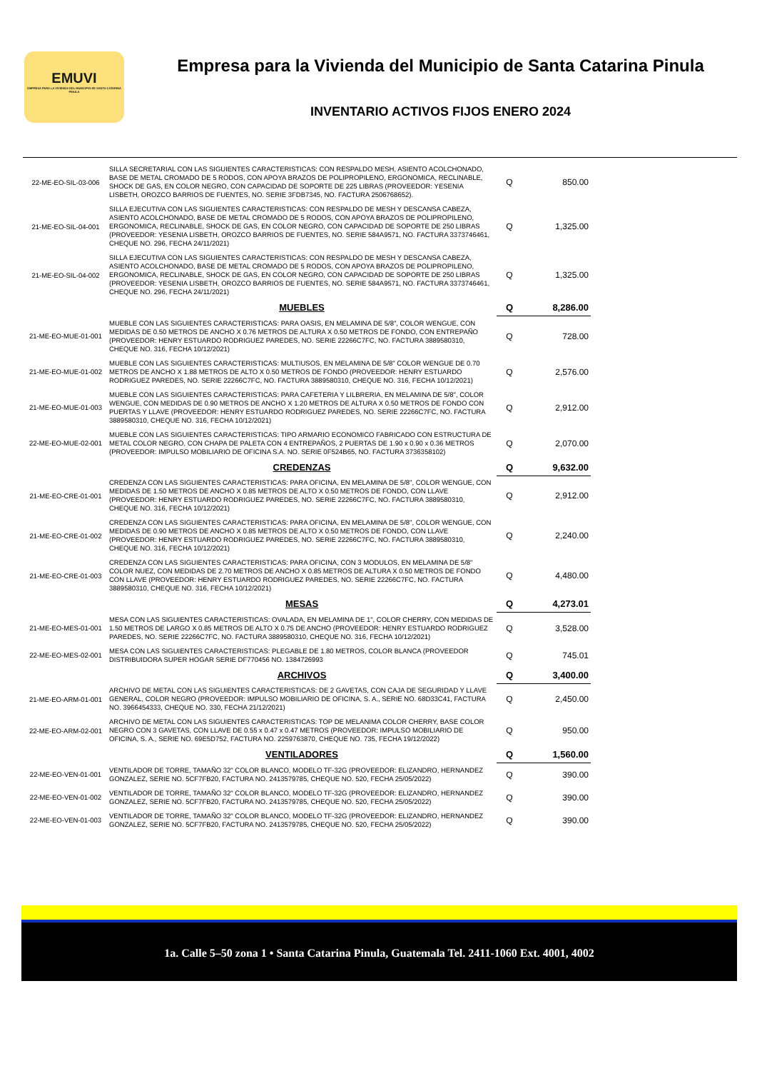EMUVI
EMPRESA PARA LA VIVIENDA DEL MUNICIPIO DE SANTA CATARINA PINULA
Empresa para la Vivienda del Municipio de Santa Catarina Pinula
INVENTARIO ACTIVOS FIJOS ENERO 2024
| 22-ME-EO-SIL-03-006 | SILLA SECRETARIAL CON LAS SIGUIENTES CARACTERISTICAS: CON RESPALDO MESH, ASIENTO ACOLCHONADO, BASE DE METAL CROMADO DE 5 RODOS, CON APOYA BRAZOS DE POLIPROPILENO, ERGONOMICA, RECLINABLE, SHOCK DE GAS, EN COLOR NEGRO, CON CAPACIDAD DE SOPORTE DE 225 LIBRAS (PROVEEDOR: YESENIA LISBETH, OROZCO BARRIOS DE FUENTES, NO. SERIE 3FDB7345, NO. FACTURA 2506768652). | Q | 850.00 |
| 21-ME-EO-SIL-04-001 | SILLA EJECUTIVA CON LAS SIGUIENTES CARACTERISTICAS: CON RESPALDO DE MESH Y DESCANSA CABEZA, ASIENTO ACOLCHONADO, BASE DE METAL CROMADO DE 5 RODOS, CON APOYA BRAZOS DE POLIPROPILENO, ERGONOMICA, RECLINABLE, SHOCK DE GAS, EN COLOR NEGRO, CON CAPACIDAD DE SOPORTE DE 250 LIBRAS (PROVEEDOR: YESENIA LISBETH, OROZCO BARRIOS DE FUENTES, NO. SERIE 584A9571, NO. FACTURA 3373746461, CHEQUE NO. 296, FECHA 24/11/2021) | Q | 1,325.00 |
| 21-ME-EO-SIL-04-002 | SILLA EJECUTIVA CON LAS SIGUIENTES CARACTERISTICAS: CON RESPALDO DE MESH Y DESCANSA CABEZA, ASIENTO ACOLCHONADO, BASE DE METAL CROMADO DE 5 RODOS, CON APOYA BRAZOS DE POLIPROPILENO, ERGONOMICA, RECLINABLE, SHOCK DE GAS, EN COLOR NEGRO, CON CAPACIDAD DE SOPORTE DE 250 LIBRAS (PROVEEDOR: YESENIA LISBETH, OROZCO BARRIOS DE FUENTES, NO. SERIE 584A9571, NO. FACTURA 3373746461, CHEQUE NO. 296, FECHA 24/11/2021) | Q | 1,325.00 |
| | MUEBLES | Q | 8,286.00 |
| 21-ME-EO-MUE-01-001 | MUEBLE CON LAS SIGUIENTES CARACTERISTICAS: PARA OASIS, EN MELAMINA DE 5/8", COLOR WENGUE, CON MEDIDAS DE 0.50 METROS DE ANCHO X 0.76 METROS DE ALTURA X 0.50 METROS DE FONDO, CON ENTREPAÑO (PROVEEDOR: HENRY ESTUARDO RODRIGUEZ PAREDES, NO. SERIE 22266C7FC, NO. FACTURA 3889580310, CHEQUE NO. 316, FECHA 10/12/2021) | Q | 728.00 |
| 21-ME-EO-MUE-01-002 | MUEBLE CON LAS SIGUIENTES CARACTERISTICAS: MULTIUSOS, EN MELAMINA DE 5/8" COLOR WENGUE DE 0.70 METROS DE ANCHO X 1.88 METROS DE ALTO X 0.50 METROS DE FONDO (PROVEEDOR: HENRY ESTUARDO RODRIGUEZ PAREDES, NO. SERIE 22266C7FC, NO. FACTURA 3889580310, CHEQUE NO. 316, FECHA 10/12/2021) | Q | 2,576.00 |
| 21-ME-EO-MUE-01-003 | MUEBLE CON LAS SIGUIENTES CARACTERISTICAS: PARA CAFETERIA Y LILBRERIA, EN MELAMINA DE 5/8", COLOR WENGUE, CON MEDIDAS DE 0.90 METROS DE ANCHO X 1.20 METROS DE ALTURA X 0.50 METROS DE FONDO CON PUERTAS Y LLAVE (PROVEEDOR: HENRY ESTUARDO RODRIGUEZ PAREDES, NO. SERIE 22266C7FC, NO. FACTURA 3889580310, CHEQUE NO. 316, FECHA 10/12/2021) | Q | 2,912.00 |
| 22-ME-EO-MUE-02-001 | MUEBLE CON LAS SIGUIENTES CARACTERISTICAS: TIPO ARMARIO ECONOMICO FABRICADO CON ESTRUCTURA DE METAL COLOR NEGRO, CON CHAPA DE PALETA CON 4 ENTREPAÑOS, 2 PUERTAS DE 1.90 x 0.90 x 0.36 METROS (PROVEEDOR: IMPULSO MOBILIARIO DE OFICINA S.A. NO. SERIE 0F524B65, NO. FACTURA 3736358102) | Q | 2,070.00 |
| | CREDENZAS | Q | 9,632.00 |
| 21-ME-EO-CRE-01-001 | CREDENZA CON LAS SIGUIENTES CARACTERISTICAS: PARA OFICINA, EN MELAMINA DE 5/8", COLOR WENGUE, CON MEDIDAS DE 1.50 METROS DE ANCHO X 0.85 METROS DE ALTO X 0.50 METROS DE FONDO, CON LLAVE (PROVEEDOR: HENRY ESTUARDO RODRIGUEZ PAREDES, NO. SERIE 22266C7FC, NO. FACTURA 3889580310, CHEQUE NO. 316, FECHA 10/12/2021) | Q | 2,912.00 |
| 21-ME-EO-CRE-01-002 | CREDENZA CON LAS SIGUIENTES CARACTERISTICAS: PARA OFICINA, EN MELAMINA DE 5/8", COLOR WENGUE, CON MEDIDAS DE 0.90 METROS DE ANCHO X 0.85 METROS DE ALTO X 0.50 METROS DE FONDO, CON LLAVE (PROVEEDOR: HENRY ESTUARDO RODRIGUEZ PAREDES, NO. SERIE 22266C7FC, NO. FACTURA 3889580310, CHEQUE NO. 316, FECHA 10/12/2021) | Q | 2,240.00 |
| 21-ME-EO-CRE-01-003 | CREDENZA CON LAS SIGUIENTES CARACTERISTICAS: PARA OFICINA, CON 3 MODULOS, EN MELAMINA DE 5/8" COLOR NUEZ, CON MEDIDAS DE 2.70 METROS DE ANCHO X 0.85 METROS DE ALTURA X 0.50 METROS DE FONDO CON LLAVE (PROVEEDOR: HENRY ESTUARDO RODRIGUEZ PAREDES, NO. SERIE 22266C7FC, NO. FACTURA 3889580310, CHEQUE NO. 316, FECHA 10/12/2021) | Q | 4,480.00 |
| | MESAS | Q | 4,273.01 |
| 21-ME-EO-MES-01-001 | MESA CON LAS SIGUIENTES CARACTERISTICAS: OVALADA, EN MELAMINA DE 1", COLOR CHERRY, CON MEDIDAS DE 1.50 METROS DE LARGO X 0.85 METROS DE ALTO X 0.75 DE ANCHO (PROVEEDOR: HENRY ESTUARDO RODRIGUEZ PAREDES, NO. SERIE 22266C7FC, NO. FACTURA 3889580310, CHEQUE NO. 316, FECHA 10/12/2021) | Q | 3,528.00 |
| 22-ME-EO-MES-02-001 | MESA CON LAS SIGUIENTES CARACTERISTICAS: PLEGABLE DE 1.80 METROS, COLOR BLANCA (PROVEEDOR DISTRIBUIDORA SUPER HOGAR SERIE DF770456 NO. 1384726993 | Q | 745.01 |
| | ARCHIVOS | Q | 3,400.00 |
| 21-ME-EO-ARM-01-001 | ARCHIVO DE METAL CON LAS SIGUIENTES CARACTERISTICAS: DE 2 GAVETAS, CON CAJA DE SEGURIDAD Y LLAVE GENERAL, COLOR NEGRO (PROVEEDOR: IMPULSO MOBILIARIO DE OFICINA, S. A., SERIE NO. 68D33C41, FACTURA NO. 3966454333, CHEQUE NO. 330, FECHA 21/12/2021) | Q | 2,450.00 |
| 22-ME-EO-ARM-02-001 | ARCHIVO DE METAL CON LAS SIGUIENTES CARACTERISTICAS: TOP DE MELANIMA COLOR CHERRY, BASE COLOR NEGRO CON 3 GAVETAS, CON LLAVE DE 0.55 x 0.47 x 0.47 METROS (PROVEEDOR: IMPULSO MOBILIARIO DE OFICINA, S. A., SERIE NO. 69E5D752, FACTURA NO. 2259763870, CHEQUE NO. 735, FECHA 19/12/2022) | Q | 950.00 |
| | VENTILADORES | Q | 1,560.00 |
| 22-ME-EO-VEN-01-001 | VENTILADOR DE TORRE, TAMAÑO 32" COLOR BLANCO, MODELO TF-32G (PROVEEDOR: ELIZANDRO, HERNANDEZ GONZALEZ, SERIE NO. 5CF7FB20, FACTURA NO. 2413579785, CHEQUE NO. 520, FECHA 25/05/2022) | Q | 390.00 |
| 22-ME-EO-VEN-01-002 | VENTILADOR DE TORRE, TAMAÑO 32" COLOR BLANCO, MODELO TF-32G (PROVEEDOR: ELIZANDRO, HERNANDEZ GONZALEZ, SERIE NO. 5CF7FB20, FACTURA NO. 2413579785, CHEQUE NO. 520, FECHA 25/05/2022) | Q | 390.00 |
| 22-ME-EO-VEN-01-003 | VENTILADOR DE TORRE, TAMAÑO 32" COLOR BLANCO, MODELO TF-32G (PROVEEDOR: ELIZANDRO, HERNANDEZ GONZALEZ, SERIE NO. 5CF7FB20, FACTURA NO. 2413579785, CHEQUE NO. 520, FECHA 25/05/2022) | Q | 390.00 |
1a. Calle 5–50 zona 1 • Santa Catarina Pinula, Guatemala Tel. 2411-1060 Ext. 4001, 4002